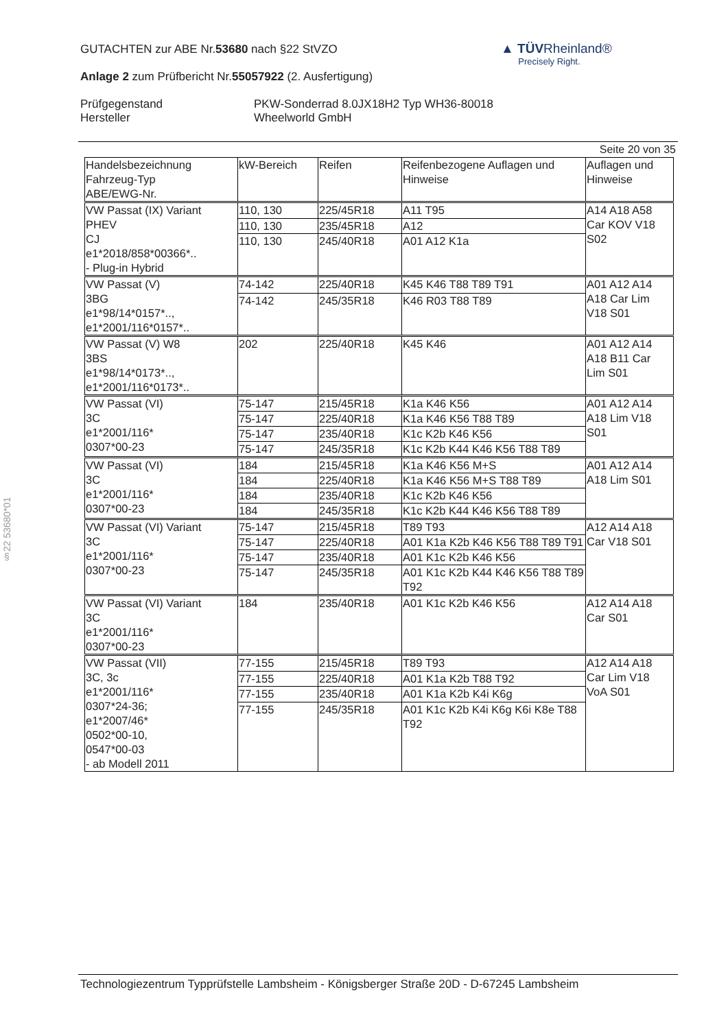§22 53680*01
GUTACHTEN zur ABE Nr.53680 nach §22 StVZO
Anlage 2 zum Prüfbericht Nr.55057922 (2. Ausfertigung)
Prüfgegenstand
Hersteller
PKW-Sonderrad 8.0JX18H2 Typ WH36-80018
Wheelworld GmbH
▲ TÜVRheinland®
Precisely Right.
Seite 20 von 35
| Handelsbezeichnung Fahrzeug-Typ ABE/EWG-Nr. | kW-Bereich | Reifen | Reifenbezogene Auflagen und Hinweise | Auflagen und Hinweise |
| --- | --- | --- | --- | --- |
| VW Passat (IX) Variant PHEV CJ e1*2018/858*00366*.. - Plug-in Hybrid | 110, 130 | 225/45R18 | A11 T95 | A14 A18 A58 Car KOV V18 S02 |
| | 110, 130 | 235/45R18 | A12 | |
| | 110, 130 | 245/40R18 | A01 A12 K1a | |
| VW Passat (V) 3BG e1*98/14*0157*.., e1*2001/116*0157*.. | 74-142 | 225/40R18 | K45 K46 T88 T89 T91 | A01 A12 A14 A18 Car Lim V18 S01 |
| | 74-142 | 245/35R18 | K46 R03 T88 T89 | |
| VW Passat (V) W8 3BS e1*98/14*0173*.., e1*2001/116*0173*.. | 202 | 225/40R18 | K45 K46 | A01 A12 A14 A18 B11 Car Lim S01 |
| VW Passat (VI) 3C e1*2001/116* 0307*00-23 | 75-147 | 215/45R18 | K1a K46 K56 | A01 A12 A14 A18 Lim V18 S01 |
| | 75-147 | 225/40R18 | K1a K46 K56 T88 T89 | |
| | 75-147 | 235/40R18 | K1c K2b K46 K56 | |
| | 75-147 | 245/35R18 | K1c K2b K44 K46 K56 T88 T89 | |
| VW Passat (VI) 3C e1*2001/116* 0307*00-23 | 184 | 215/45R18 | K1a K46 K56 M+S | A01 A12 A14 A18 Lim S01 |
| | 184 | 225/40R18 | K1a K46 K56 M+S T88 T89 | |
| | 184 | 235/40R18 | K1c K2b K46 K56 | |
| | 184 | 245/35R18 | K1c K2b K44 K46 K56 T88 T89 | |
| VW Passat (VI) Variant 3C e1*2001/116* 0307*00-23 | 75-147 | 215/45R18 | T89 T93 | A12 A14 A18 Car V18 S01 |
| | 75-147 | 225/40R18 | A01 K1a K2b K46 K56 T88 T89 T91 | |
| | 75-147 | 235/40R18 | A01 K1c K2b K46 K56 | |
| | 75-147 | 245/35R18 | A01 K1c K2b K44 K46 K56 T88 T89 T92 | |
| VW Passat (VI) Variant 3C e1*2001/116* 0307*00-23 | 184 | 235/40R18 | A01 K1c K2b K46 K56 | A12 A14 A18 Car S01 |
| VW Passat (VII) 3C, 3c e1*2001/116* 0307*24-36; e1*2007/46* 0502*00-10, 0547*00-03 - ab Modell 2011 | 77-155 | 215/45R18 | T89 T93 | A12 A14 A18 Car Lim V18 VoA S01 |
| | 77-155 | 225/40R18 | A01 K1a K2b T88 T92 | |
| | 77-155 | 235/40R18 | A01 K1a K2b K4i K6g | |
| | 77-155 | 245/35R18 | A01 K1c K2b K4i K6g K6i K8e T88 T92 | |
Technologiezentrum Typprüfstelle Lambsheim - Königsberger Straße 20D - D-67245 Lambsheim